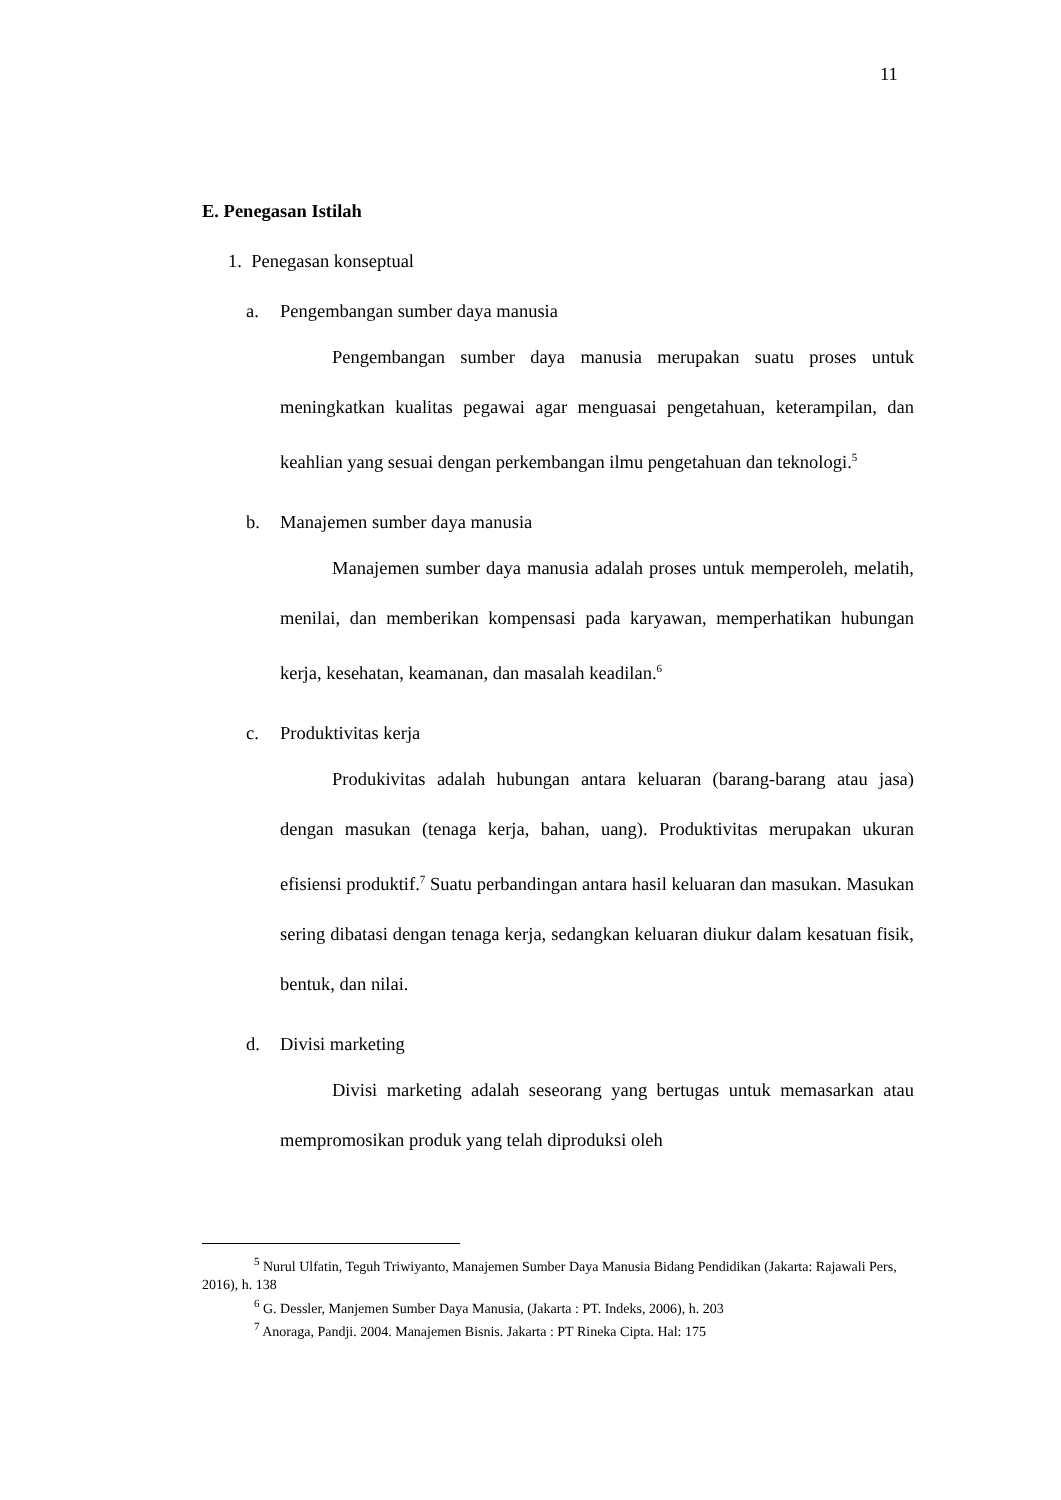11
E. Penegasan Istilah
1. Penegasan konseptual
a. Pengembangan sumber daya manusia
Pengembangan sumber daya manusia merupakan suatu proses untuk meningkatkan kualitas pegawai agar menguasai pengetahuan, keterampilan, dan keahlian yang sesuai dengan perkembangan ilmu pengetahuan dan teknologi.<sup>5</sup>
b. Manajemen sumber daya manusia
Manajemen sumber daya manusia adalah proses untuk memperoleh, melatih, menilai, dan memberikan kompensasi pada karyawan, memperhatikan hubungan kerja, kesehatan, keamanan, dan masalah keadilan.<sup>6</sup>
c. Produktivitas kerja
Produkivitas adalah hubungan antara keluaran (barang-barang atau jasa) dengan masukan (tenaga kerja, bahan, uang). Produktivitas merupakan ukuran efisiensi produktif.<sup>7</sup> Suatu perbandingan antara hasil keluaran dan masukan. Masukan sering dibatasi dengan tenaga kerja, sedangkan keluaran diukur dalam kesatuan fisik, bentuk, dan nilai.
d. Divisi marketing
Divisi marketing adalah seseorang yang bertugas untuk memasarkan atau mempromosikan produk yang telah diproduksi oleh
<sup>5</sup> Nurul Ulfatin, Teguh Triwiyanto, Manajemen Sumber Daya Manusia Bidang Pendidikan (Jakarta: Rajawali Pers, 2016), h. 138
<sup>6</sup> G. Dessler, Manjemen Sumber Daya Manusia, (Jakarta : PT. Indeks, 2006), h. 203
<sup>7</sup> Anoraga, Pandji. 2004. Manajemen Bisnis. Jakarta : PT Rineka Cipta. Hal: 175